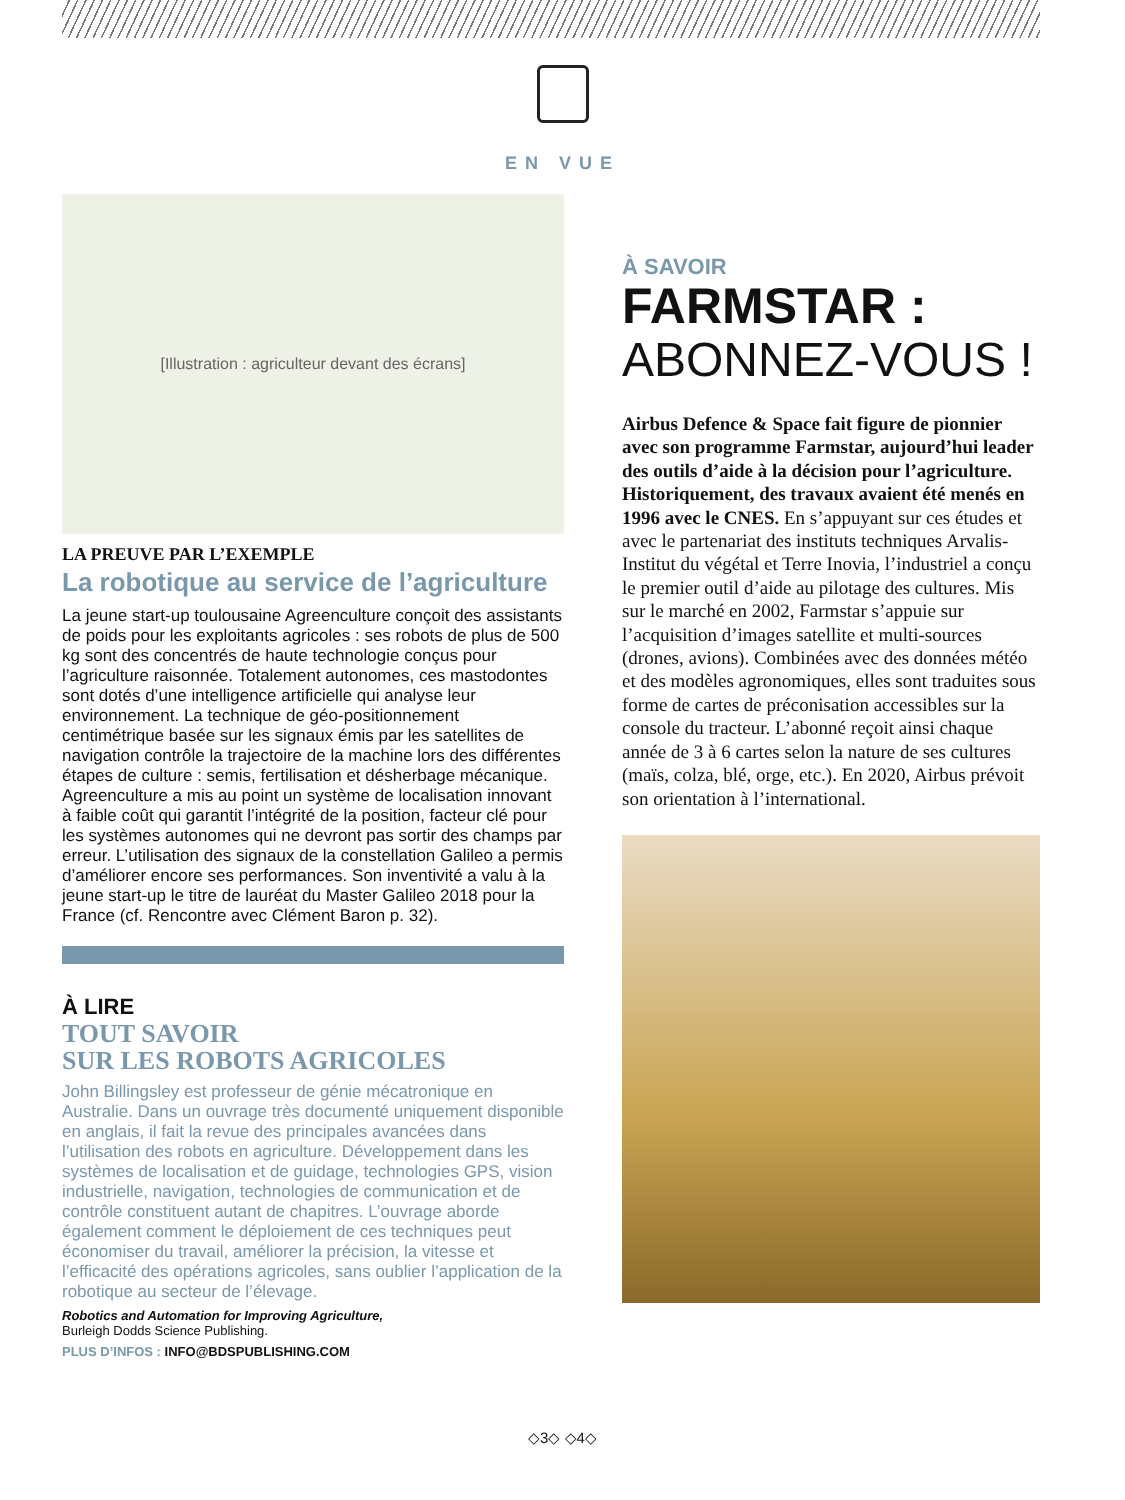EN VUE
[Illustration : agriculteur devant des écrans]
LA PREUVE PAR L’EXEMPLE
La robotique au service de l’agriculture
La jeune start-up toulousaine Agreenculture conçoit des assistants de poids pour les exploitants agricoles : ses robots de plus de 500 kg sont des concentrés de haute technologie conçus pour l’agriculture raisonnée. Totalement autonomes, ces mastodontes sont dotés d’une intelligence artificielle qui analyse leur environnement. La technique de géo-positionnement centimétrique basée sur les signaux émis par les satellites de navigation contrôle la trajectoire de la machine lors des différentes étapes de culture : semis, fertilisation et désherbage mécanique. Agreenculture a mis au point un système de localisation innovant à faible coût qui garantit l’intégrité de la position, facteur clé pour les systèmes autonomes qui ne devront pas sortir des champs par erreur. L’utilisation des signaux de la constellation Galileo a permis d’améliorer encore ses performances. Son inventivité a valu à la jeune start-up le titre de lauréat du Master Galileo 2018 pour la France (cf. Rencontre avec Clément Baron p. 32).
À LIRE
TOUT SAVOIR
SUR LES ROBOTS AGRICOLES
John Billingsley est professeur de génie mécatronique en Australie. Dans un ouvrage très documenté uniquement disponible en anglais, il fait la revue des principales avancées dans l’utilisation des robots en agriculture. Développement dans les systèmes de localisation et de guidage, technologies GPS, vision industrielle, navigation, technologies de communication et de contrôle constituent autant de chapitres. L’ouvrage aborde également comment le déploiement de ces techniques peut économiser du travail, améliorer la précision, la vitesse et l’efficacité des opérations agricoles, sans oublier l’application de la robotique au secteur de l’élevage.
Robotics and Automation for Improving Agriculture,
Burleigh Dodds Science Publishing.
PLUS D’INFOS : INFO@BDSPUBLISHING.COM
À SAVOIR
FARMSTAR :
ABONNEZ-VOUS !
Airbus Defence & Space fait figure de pionnier avec son programme Farmstar, aujourd’hui leader des outils d’aide à la décision pour l’agriculture. Historiquement, des travaux avaient été menés en 1996 avec le CNES. En s’appuyant sur ces études et avec le partenariat des instituts techniques Arvalis-Institut du végétal et Terre Inovia, l’industriel a conçu le premier outil d’aide au pilotage des cultures. Mis sur le marché en 2002, Farmstar s’appuie sur l’acquisition d’images satellite et multi-sources (drones, avions). Combinées avec des données météo et des modèles agronomiques, elles sont traduites sous forme de cartes de préconisation accessibles sur la console du tracteur. L’abonné reçoit ainsi chaque année de 3 à 6 cartes selon la nature de ses cultures (maïs, colza, blé, orge, etc.). En 2020, Airbus prévoit son orientation à l’international.
◇3◇ ◇4◇